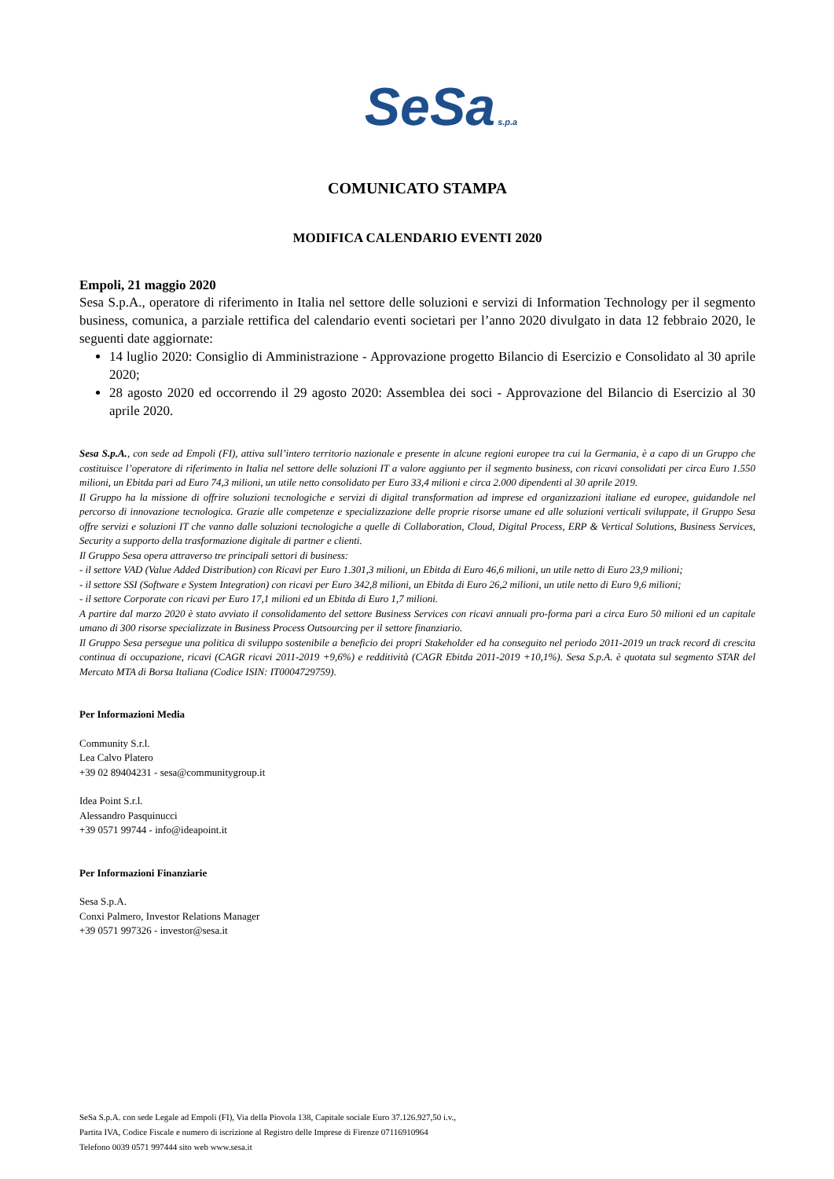SeSa s.p.a
COMUNICATO STAMPA
MODIFICA CALENDARIO EVENTI 2020
Empoli, 21 maggio 2020
Sesa S.p.A., operatore di riferimento in Italia nel settore delle soluzioni e servizi di Information Technology per il segmento business, comunica, a parziale rettifica del calendario eventi societari per l’anno 2020 divulgato in data 12 febbraio 2020, le seguenti date aggiornate:
14 luglio 2020: Consiglio di Amministrazione - Approvazione progetto Bilancio di Esercizio e Consolidato al 30 aprile 2020;
28 agosto 2020 ed occorrendo il 29 agosto 2020: Assemblea dei soci - Approvazione del Bilancio di Esercizio al 30 aprile 2020.
Sesa S.p.A., con sede ad Empoli (FI), attiva sull’intero territorio nazionale e presente in alcune regioni europee tra cui la Germania, è a capo di un Gruppo che costituisce l’operatore di riferimento in Italia nel settore delle soluzioni IT a valore aggiunto per il segmento business, con ricavi consolidati per circa Euro 1.550 milioni, un Ebitda pari ad Euro 74,3 milioni, un utile netto consolidato per Euro 33,4 milioni e circa 2.000 dipendenti al 30 aprile 2019.
Il Gruppo ha la missione di offrire soluzioni tecnologiche e servizi di digital transformation ad imprese ed organizzazioni italiane ed europee, guidandole nel percorso di innovazione tecnologica. Grazie alle competenze e specializzazione delle proprie risorse umane ed alle soluzioni verticali sviluppate, il Gruppo Sesa offre servizi e soluzioni IT che vanno dalle soluzioni tecnologiche a quelle di Collaboration, Cloud, Digital Process, ERP & Vertical Solutions, Business Services, Security a supporto della trasformazione digitale di partner e clienti.
Il Gruppo Sesa opera attraverso tre principali settori di business:
- il settore VAD (Value Added Distribution) con Ricavi per Euro 1.301,3 milioni, un Ebitda di Euro 46,6 milioni, un utile netto di Euro 23,9 milioni;
- il settore SSI (Software e System Integration) con ricavi per Euro 342,8 milioni, un Ebitda di Euro 26,2 milioni, un utile netto di Euro 9,6 milioni;
- il settore Corporate con ricavi per Euro 17,1 milioni ed un Ebitda di Euro 1,7 milioni.
A partire dal marzo 2020 è stato avviato il consolidamento del settore Business Services con ricavi annuali pro-forma pari a circa Euro 50 milioni ed un capitale umano di 300 risorse specializzate in Business Process Outsourcing per il settore finanziario.
Il Gruppo Sesa persegue una politica di sviluppo sostenibile a beneficio dei propri Stakeholder ed ha conseguito nel periodo 2011-2019 un track record di crescita continua di occupazione, ricavi (CAGR ricavi 2011-2019 +9,6%) e redditività (CAGR Ebitda 2011-2019 +10,1%). Sesa S.p.A. è quotata sul segmento STAR del Mercato MTA di Borsa Italiana (Codice ISIN: IT0004729759).
Per Informazioni Media
Community S.r.l.
Lea Calvo Platero
+39 02 89404231 - sesa@communitygroup.it
Idea Point S.r.l.
Alessandro Pasquinucci
+39 0571 99744 - info@ideapoint.it
Per Informazioni Finanziarie
Sesa S.p.A.
Conxi Palmero, Investor Relations Manager
+39 0571 997326 - investor@sesa.it
SeSa S.p.A. con sede Legale ad Empoli (FI), Via della Piovola 138, Capitale sociale Euro 37.126.927,50 i.v.,
Partita IVA, Codice Fiscale e numero di iscrizione al Registro delle Imprese di Firenze 07116910964
Telefono 0039 0571 997444 sito web www.sesa.it